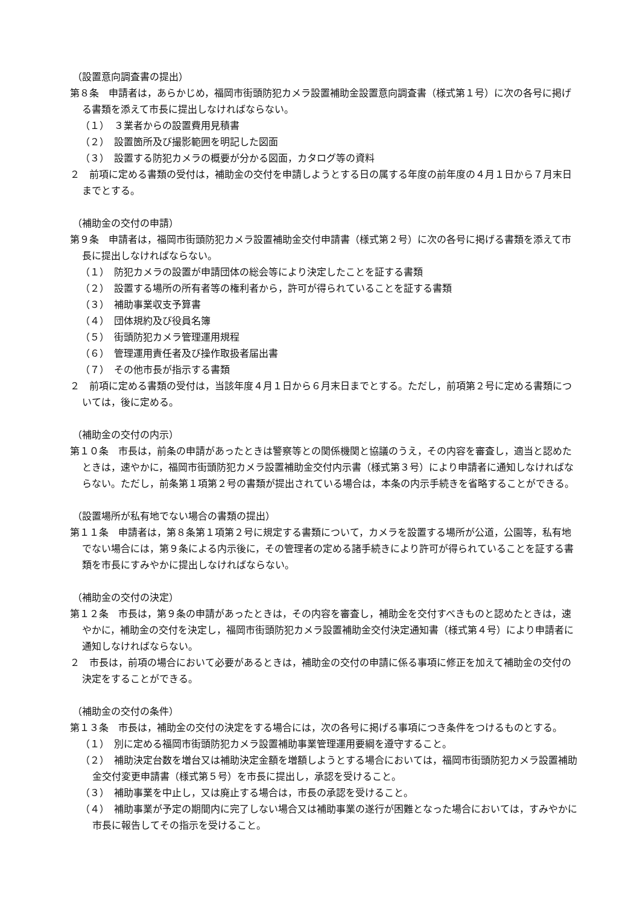（設置意向調査書の提出）
第８条　申請者は，あらかじめ，福岡市街頭防犯カメラ設置補助金設置意向調査書（様式第１号）に次の各号に掲げる書類を添えて市長に提出しなければならない。
（１）　３業者からの設置費用見積書
（２）　設置箇所及び撮影範囲を明記した図面
（３）　設置する防犯カメラの概要が分かる図面，カタログ等の資料
２　前項に定める書類の受付は，補助金の交付を申請しようとする日の属する年度の前年度の４月１日から７月末日までとする。
（補助金の交付の申請）
第９条　申請者は，福岡市街頭防犯カメラ設置補助金交付申請書（様式第２号）に次の各号に掲げる書類を添えて市長に提出しなければならない。
（１）　防犯カメラの設置が申請団体の総会等により決定したことを証する書類
（２）　設置する場所の所有者等の権利者から，許可が得られていることを証する書類
（３）　補助事業収支予算書
（４）　団体規約及び役員名簿
（５）　街頭防犯カメラ管理運用規程
（６）　管理運用責任者及び操作取扱者届出書
（７）　その他市長が指示する書類
２　前項に定める書類の受付は，当該年度４月１日から６月末日までとする。ただし，前項第２号に定める書類については，後に定める。
（補助金の交付の内示）
第１０条　市長は，前条の申請があったときは警察等との関係機関と協議のうえ，その内容を審査し，適当と認めたときは，速やかに，福岡市街頭防犯カメラ設置補助金交付内示書（様式第３号）により申請者に通知しなければならない。ただし，前条第１項第２号の書類が提出されている場合は，本条の内示手続きを省略することができる。
（設置場所が私有地でない場合の書類の提出）
第１１条　申請者は，第８条第１項第２号に規定する書類について，カメラを設置する場所が公道，公園等，私有地でない場合には，第９条による内示後に，その管理者の定める諸手続きにより許可が得られていることを証する書類を市長にすみやかに提出しなければならない。
（補助金の交付の決定）
第１２条　市長は，第９条の申請があったときは，その内容を審査し，補助金を交付すべきものと認めたときは，速やかに，補助金の交付を決定し，福岡市街頭防犯カメラ設置補助金交付決定通知書（様式第４号）により申請者に通知しなければならない。
２　市長は，前項の場合において必要があるときは，補助金の交付の申請に係る事項に修正を加えて補助金の交付の決定をすることができる。
（補助金の交付の条件）
第１３条　市長は，補助金の交付の決定をする場合には，次の各号に掲げる事項につき条件をつけるものとする。
（１）　別に定める福岡市街頭防犯カメラ設置補助事業管理運用要綱を遵守すること。
（２）　補助決定台数を増台又は補助決定金額を増額しようとする場合においては，福岡市街頭防犯カメラ設置補助金交付変更申請書（様式第５号）を市長に提出し，承認を受けること。
（３）　補助事業を中止し，又は廃止する場合は，市長の承認を受けること。
（４）　補助事業が予定の期間内に完了しない場合又は補助事業の遂行が困難となった場合においては，すみやかに市長に報告してその指示を受けること。